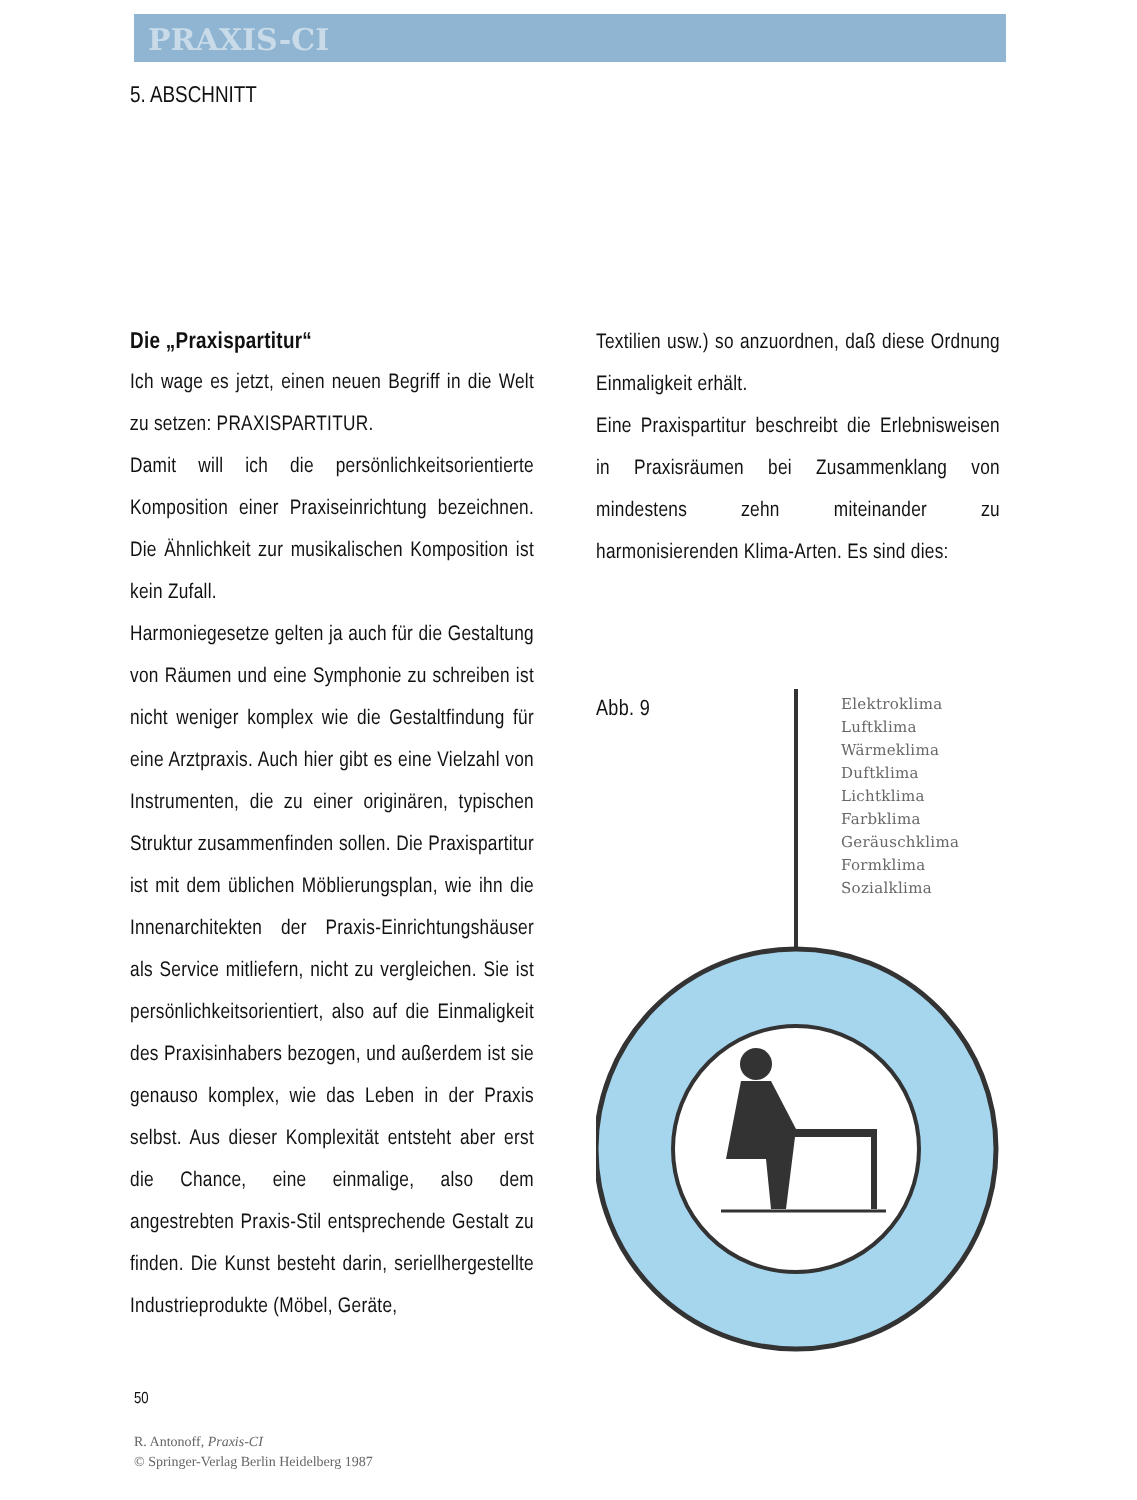PRAXIS-CI
5. ABSCHNITT
Die „Praxispartitur“
Ich wage es jetzt, einen neuen Begriff in die Welt zu setzen: PRAXISPARTITUR.
Damit will ich die persönlichkeitsorientierte Komposition einer Praxiseinrichtung bezeichnen. Die Ähnlichkeit zur musikalischen Komposition ist kein Zufall.
Harmoniegesetze gelten ja auch für die Gestaltung von Räumen und eine Symphonie zu schreiben ist nicht weniger komplex wie die Gestaltfindung für eine Arztpraxis. Auch hier gibt es eine Vielzahl von Instrumenten, die zu einer originären, typischen Struktur zusammenfinden sollen. Die Praxispartitur ist mit dem üblichen Möblierungsplan, wie ihn die Innenarchitekten der Praxis-Einrichtungshäuser als Service mitliefern, nicht zu vergleichen. Sie ist persönlichkeitsorientiert, also auf die Einmaligkeit des Praxisinhabers bezogen, und außerdem ist sie genauso komplex, wie das Leben in der Praxis selbst. Aus dieser Komplexität entsteht aber erst die Chance, eine einmalige, also dem angestrebten Praxis-Stil entsprechende Gestalt zu finden. Die Kunst besteht darin, seriellhergestellte Industrieprodukte (Möbel, Geräte,
Textilien usw.) so anzuordnen, daß diese Ordnung Einmaligkeit erhält.
Eine Praxispartitur beschreibt die Erlebnisweisen in Praxisräumen bei Zusammenklang von mindestens zehn miteinander zu harmonisierenden Klima-Arten. Es sind dies:
Abb. 9
Elektroklima
Luftklima
Wärmeklima
Duftklima
Lichtklima
Farbklima
Geräuschklima
Formklima
Sozialklima
50
R. Antonoff, Praxis-CI
© Springer-Verlag Berlin Heidelberg 1987